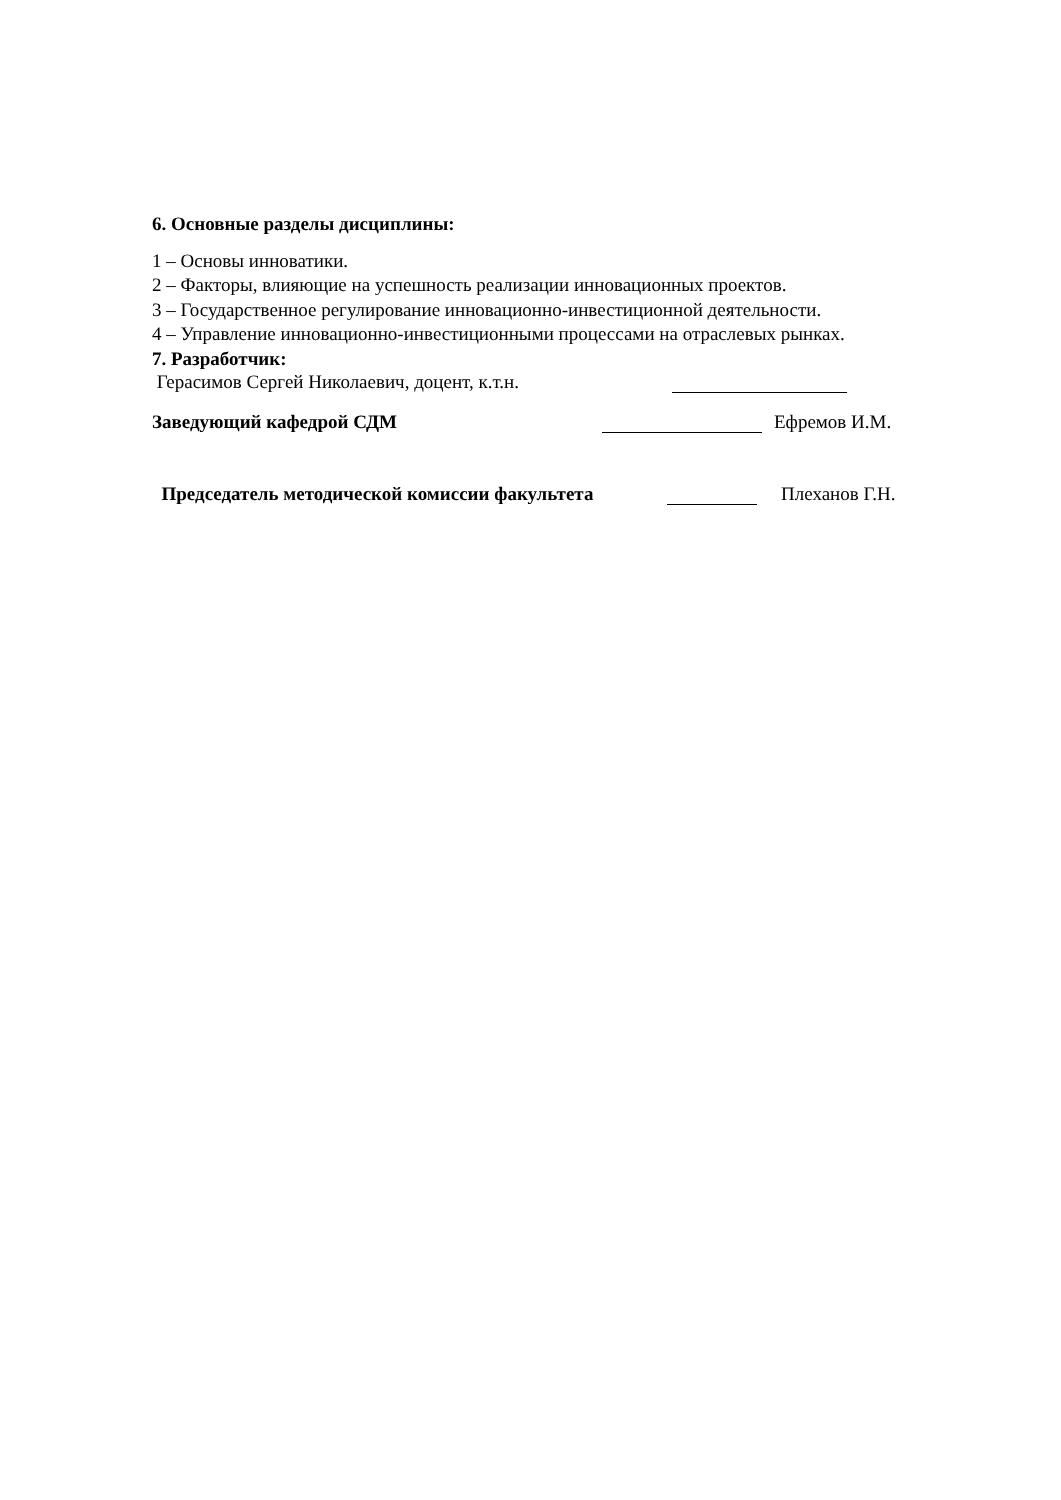6. Основные разделы дисциплины:
1 – Основы инноватики.
2 – Факторы, влияющие на успешность реализации инновационных проектов.
3 – Государственное регулирование инновационно-инвестиционной деятельности.
4 – Управление инновационно-инвестиционными процессами на отраслевых рынках.
7. Разработчик:
Герасимов Сергей Николаевич, доцент, к.т.н.
Заведующий кафедрой СДМ Ефремов И.М.
Председатель методической комиссии факультета Плеханов Г.Н.